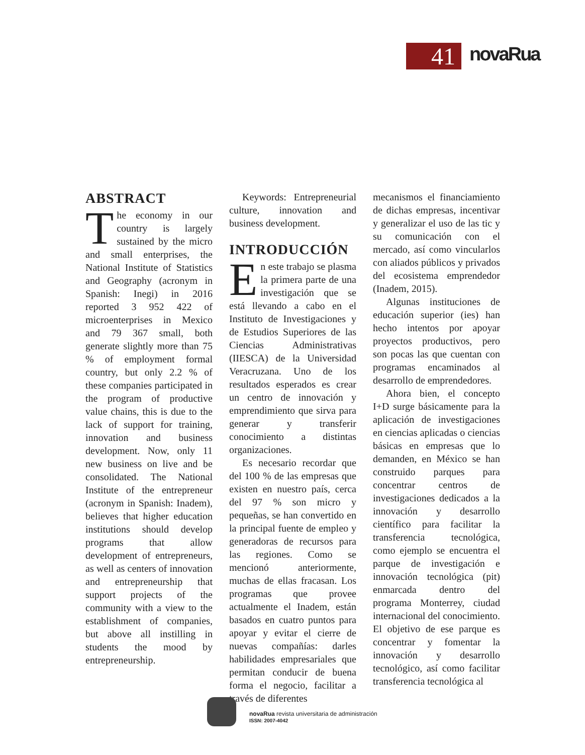41
novaRua
ABSTRACT
The economy in our country is largely sustained by the micro and small enterprises, the National Institute of Statistics and Geography (acronym in Spanish: Inegi) in 2016 reported 3 952 422 of microenterprises in Mexico and 79 367 small, both generate slightly more than 75 % of employment formal country, but only 2.2 % of these companies participated in the program of productive value chains, this is due to the lack of support for training, innovation and business development. Now, only 11 new business on live and be consolidated. The National Institute of the entrepreneur (acronym in Spanish: Inadem), believes that higher education institutions should develop programs that allow development of entrepreneurs, as well as centers of innovation and entrepreneurship that support projects of the community with a view to the establishment of companies, but above all instilling in students the mood by entrepreneurship.
Keywords: Entrepreneurial culture, innovation and business development.
INTRODUCCIÓN
En este trabajo se plasma la primera parte de una investigación que se está llevando a cabo en el Instituto de Investigaciones y de Estudios Superiores de las Ciencias Administrativas (IIESCA) de la Universidad Veracruzana. Uno de los resultados esperados es crear un centro de innovación y emprendimiento que sirva para generar y transferir conocimiento a distintas organizaciones.
Es necesario recordar que del 100 % de las empresas que existen en nuestro país, cerca del 97 % son micro y pequeñas, se han convertido en la principal fuente de empleo y generadoras de recursos para las regiones. Como se mencionó anteriormente, muchas de ellas fracasan. Los programas que provee actualmente el Inadem, están basados en cuatro puntos para apoyar y evitar el cierre de nuevas compañías: darles habilidades empresariales que permitan conducir de buena forma el negocio, facilitar a través de diferentes
mecanismos el financiamiento de dichas empresas, incentivar y generalizar el uso de las tic y su comunicación con el mercado, así como vincularlos con aliados públicos y privados del ecosistema emprendedor (Inadem, 2015).
Algunas instituciones de educación superior (ies) han hecho intentos por apoyar proyectos productivos, pero son pocas las que cuentan con programas encaminados al desarrollo de emprendedores.
Ahora bien, el concepto I+D surge básicamente para la aplicación de investigaciones en ciencias aplicadas o ciencias básicas en empresas que lo demanden, en México se han construido parques para concentrar centros de investigaciones dedicados a la innovación y desarrollo científico para facilitar la transferencia tecnológica, como ejemplo se encuentra el parque de investigación e innovación tecnológica (pit) enmarcada dentro del programa Monterrey, ciudad internacional del conocimiento. El objetivo de ese parque es concentrar y fomentar la innovación y desarrollo tecnológico, así como facilitar transferencia tecnológica al
novaRua revista universitaria de administración
ISSN: 2007-4042